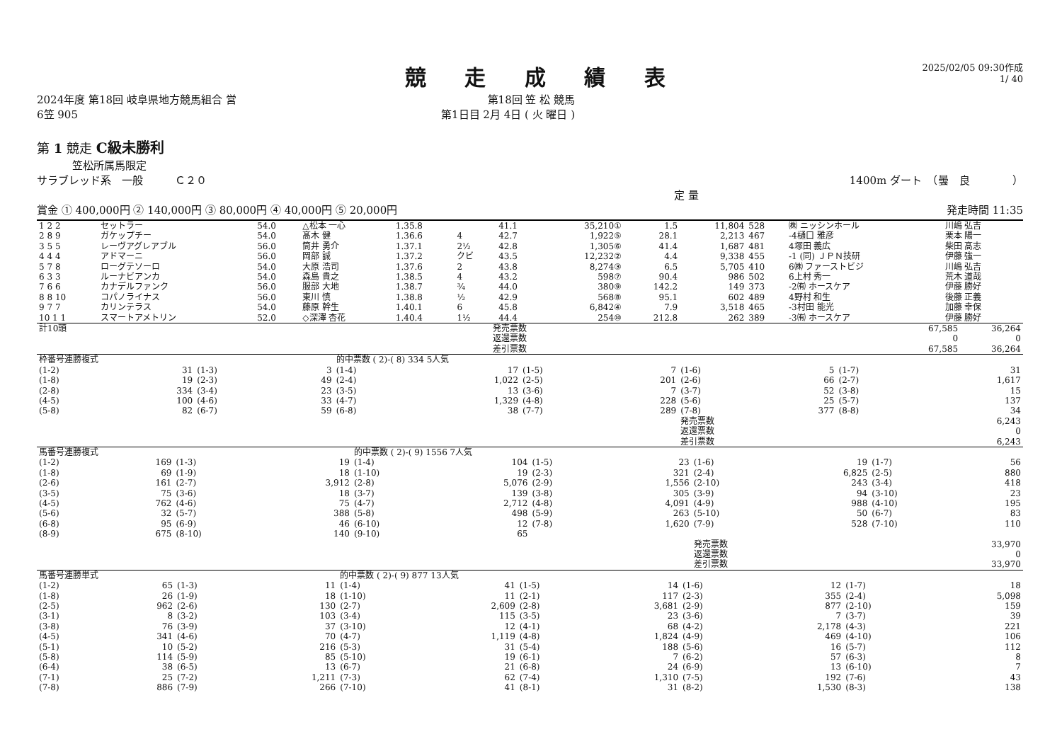競 走 成 績 表
2025/02/05 09:30作成
1/ 40
2024年度 第18回 岐阜県地方競馬組合 営 第18回 笠 松 競馬
6笠 905 第1日目 2月 4日 ( 火 曜日 )
第 1 競走 C級未勝利
笠松所属馬限定
サラブレッド系　一般　　　Ｃ２０ 1400m ダート　（曇　良　　　　）
定 量
賞金 ① 400,000円 ② 140,000円 ③ 80,000円 ④ 40,000円 ⑤ 20,000円 発走時間 11:35
| 1 2 2 | セットラー | 54.0 | △松本 一心 | 1.35.8 | | 41.1 | 35,210① | 1.5 | 11,804 | 528 | ㈱ ニッシンホール | 川嶋 弘吉 |
| 2 8 9 | ガケップチー | 54.0 | 髙木 健 | 1.36.6 | 4 | 42.7 | 1,922⑤ | 28.1 | 2,213 | 467 | -4樋口 雅彦 | 栗本 陽一 |
| 3 5 5 | レーヴアグレアブル | 56.0 | 筒井 勇介 | 1.37.1 | 2½ | 42.8 | 1,305⑥ | 41.4 | 1,687 | 481 | 4塚田 義広 | 柴田 髙志 |
| 4 4 4 | アドマーニ | 56.0 | 岡部 誠 | 1.37.2 | クビ | 43.5 | 12,232② | 4.4 | 9,338 | 455 | -1 (同) ＪＰＮ技研 | 伊藤 強一 |
| 5 7 8 | ローグテソーロ | 54.0 | 大原 浩司 | 1.37.6 | 2 | 43.8 | 8,274③ | 6.5 | 5,705 | 410 | 6㈱ ファーストビジ | 川嶋 弘吉 |
| 6 3 3 | ルーナビアンカ | 54.0 | 森島 貴之 | 1.38.5 | 4 | 43.2 | 598⑦ | 90.4 | 986 | 502 | 6上村 秀一 | 荒木 道哉 |
| 7 6 6 | カナデルファンク | 56.0 | 服部 大地 | 1.38.7 | ¾ | 44.0 | 380⑨ | 142.2 | 149 | 373 | -2㈲ ホースケア | 伊藤 勝好 |
| 8 8 10 | コパノライナス | 56.0 | 東川 慎 | 1.38.8 | ½ | 42.9 | 568⑧ | 95.1 | 602 | 489 | 4野村 和生 | 後藤 正義 |
| 9 7 7 | カリンテラス | 54.0 | 藤原 幹生 | 1.40.1 | 6 | 45.8 | 6,842④ | 7.9 | 3,518 | 465 | -3村田 能光 | 加藤 幸保 |
| 10 1 1 | スマートアメトリン | 52.0 | ◇深澤 杏花 | 1.40.4 | 1½ | 44.4 | 254⑩ | 212.8 | 262 | 389 | -3㈲ ホースケア | 伊藤 勝好 |
| 計10頭 | 発売票数 | 67,585 | 36,264 |
| | 返還票数 | 0 | 0 |
| | 差引票数 | 67,585 | 36,264 |
| 枠番号連勝複式 | | | | 的中票数 ( 2)-( 8) 334 5人気 | | | | | | | |
| (1-2) | 31 | (1-3) | 3 | (1-4) | 17 | (1-5) | 7 | (1-6) | 5 | (1-7) | 31 |
| (1-8) | 19 | (2-3) | 49 | (2-4) | 1,022 | (2-5) | 201 | (2-6) | 66 | (2-7) | 1,617 |
| (2-8) | 334 | (3-4) | 23 | (3-5) | 13 | (3-6) | 7 | (3-7) | 52 | (3-8) | 15 |
| (4-5) | 100 | (4-6) | 33 | (4-7) | 1,329 | (4-8) | 228 | (5-6) | 25 | (5-7) | 137 |
| (5-8) | 82 | (6-7) | 59 | (6-8) | 38 | (7-7) | 289 | (7-8) | 377 | (8-8) | 34 |
| | | | | | | | | 発売票数 | | 6,243 | |
| | | | | | | | | 返還票数 | | 0 | |
| | | | | | | | | 差引票数 | | 6,243 | |
| 馬番号連勝複式 | | | | 的中票数 ( 2)-( 9) 1556 7人気 | | | | | | | |
| (1-2) | 169 | (1-3) | 19 | (1-4) | 104 | (1-5) | 23 | (1-6) | 19 | (1-7) | 56 |
| (1-8) | 69 | (1-9) | 18 | (1-10) | 19 | (2-3) | 321 | (2-4) | 6,825 | (2-5) | 880 |
| (2-6) | 161 | (2-7) | 3,912 | (2-8) | 5,076 | (2-9) | 1,556 | (2-10) | 243 | (3-4) | 418 |
| (3-5) | 75 | (3-6) | 18 | (3-7) | 139 | (3-8) | 305 | (3-9) | 94 | (3-10) | 23 |
| (4-5) | 762 | (4-6) | 75 | (4-7) | 2,712 | (4-8) | 4,091 | (4-9) | 988 | (4-10) | 195 |
| (5-6) | 32 | (5-7) | 388 | (5-8) | 498 | (5-9) | 263 | (5-10) | 50 | (6-7) | 83 |
| (6-8) | 95 | (6-9) | 46 | (6-10) | 12 | (7-8) | 1,620 | (7-9) | 528 | (7-10) | 110 |
| (8-9) | 675 | (8-10) | 140 | (9-10) | 65 | | | | | | |
| | | | | | | | | 発売票数 | | 33,970 | |
| | | | | | | | | 返還票数 | | 0 | |
| | | | | | | | | 差引票数 | | 33,970 | |
| 馬番号連勝単式 | | | | 的中票数 ( 2)-( 9) 877 13人気 | | | | | | | |
| (1-2) | 65 | (1-3) | 11 | (1-4) | 41 | (1-5) | 14 | (1-6) | 12 | (1-7) | 18 |
| (1-8) | 26 | (1-9) | 18 | (1-10) | 11 | (2-1) | 117 | (2-3) | 355 | (2-4) | 5,098 |
| (2-5) | 962 | (2-6) | 130 | (2-7) | 2,609 | (2-8) | 3,681 | (2-9) | 877 | (2-10) | 159 |
| (3-1) | 8 | (3-2) | 103 | (3-4) | 115 | (3-5) | 23 | (3-6) | 7 | (3-7) | 39 |
| (3-8) | 76 | (3-9) | 37 | (3-10) | 12 | (4-1) | 68 | (4-2) | 2,178 | (4-3) | 221 |
| (4-5) | 341 | (4-6) | 70 | (4-7) | 1,119 | (4-8) | 1,824 | (4-9) | 469 | (4-10) | 106 |
| (5-1) | 10 | (5-2) | 216 | (5-3) | 31 | (5-4) | 188 | (5-6) | 16 | (5-7) | 112 |
| (5-8) | 114 | (5-9) | 85 | (5-10) | 19 | (6-1) | 7 | (6-2) | 57 | (6-3) | 8 |
| (6-4) | 38 | (6-5) | 13 | (6-7) | 21 | (6-8) | 24 | (6-9) | 13 | (6-10) | 7 |
| (7-1) | 25 | (7-2) | 1,211 | (7-3) | 62 | (7-4) | 1,310 | (7-5) | 192 | (7-6) | 43 |
| (7-8) | 886 | (7-9) | 266 | (7-10) | 41 | (8-1) | 31 | (8-2) | 1,530 | (8-3) | 138 |